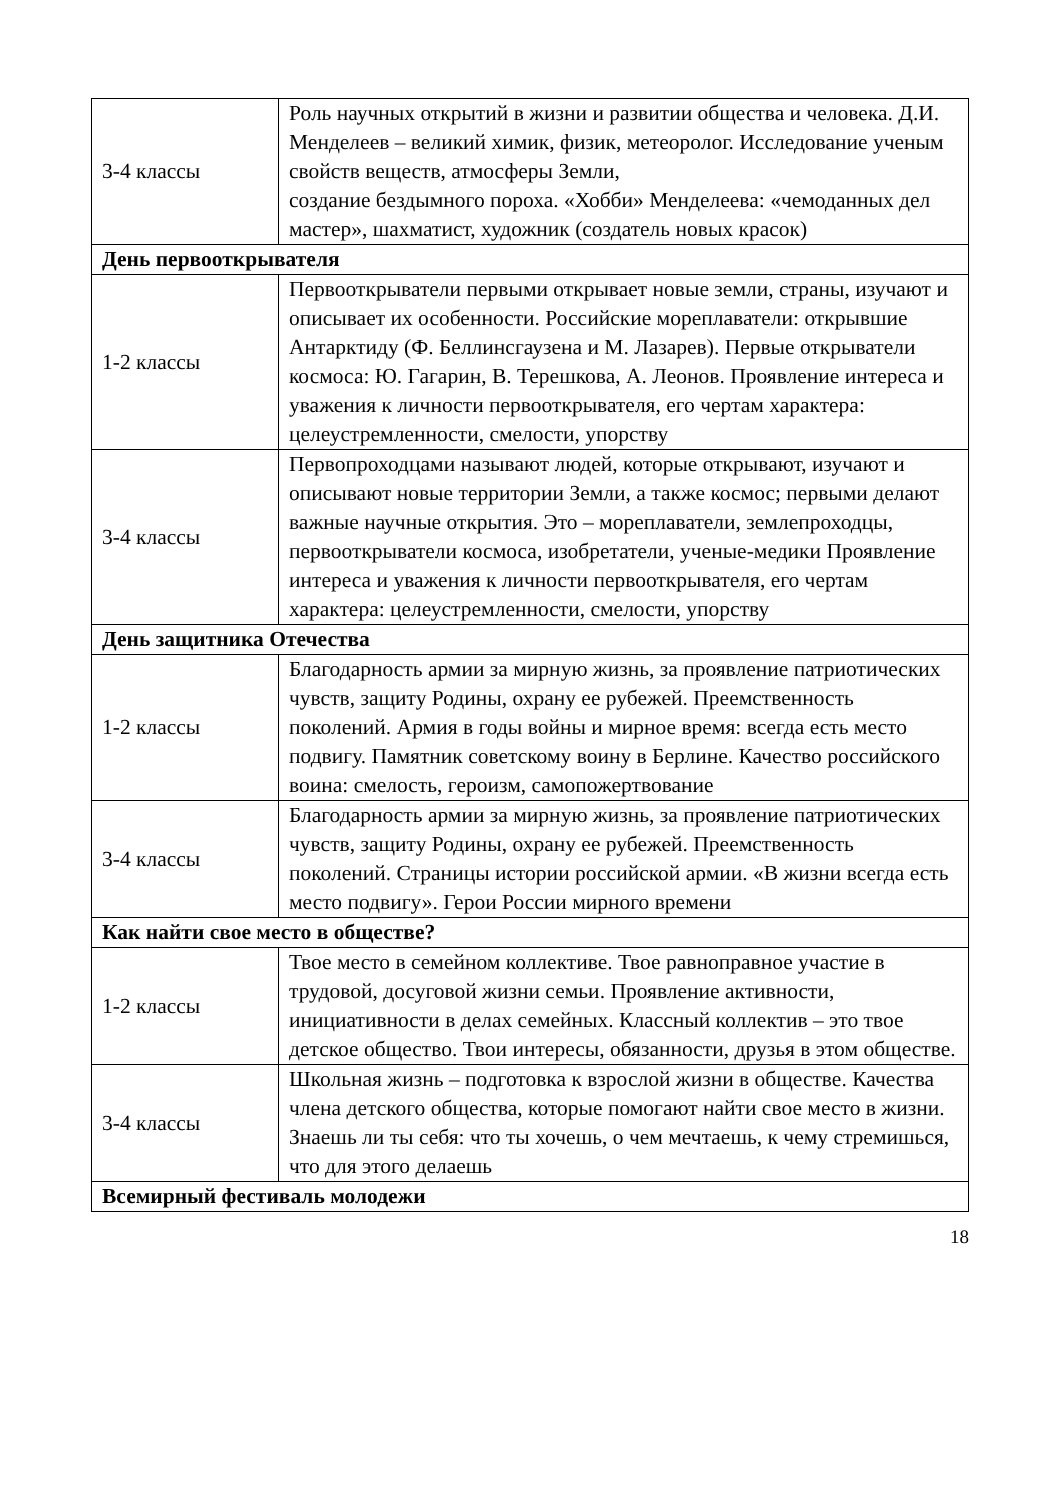| 3-4 классы | Роль научных открытий в жизни и развитии общества и человека. Д.И. Менделеев – великий химик, физик, метеоролог. Исследование ученым свойств веществ, атмосферы Земли, создание бездымного пороха. «Хобби» Менделеева: «чемоданных дел мастер», шахматист, художник (создатель новых красок) |
| День первооткрывателя | |
| 1-2 классы | Первооткрыватели первыми открывает новые земли, страны, изучают и описывает их особенности. Российские мореплаватели: открывшие Антарктиду (Ф. Беллинсгаузена и М. Лазарев). Первые открыватели космоса: Ю. Гагарин, В. Терешкова, А. Леонов. Проявление интереса и уважения к личности первооткрывателя, его чертам характера: целеустремленности, смелости, упорству |
| 3-4 классы | Первопроходцами называют людей, которые открывают, изучают и описывают новые территории Земли, а также космос; первыми делают важные научные открытия. Это – мореплаватели, землепроходцы, первооткрыватели космоса, изобретатели, ученые-медики Проявление интереса и уважения к личности первооткрывателя, его чертам характера: целеустремленности, смелости, упорству |
| День защитника Отечества | |
| 1-2 классы | Благодарность армии за мирную жизнь, за проявление патриотических чувств, защиту Родины, охрану ее рубежей. Преемственность поколений. Армия в годы войны и мирное время: всегда есть место подвигу. Памятник советскому воину в Берлине. Качество российского воина: смелость, героизм, самопожертвование |
| 3-4 классы | Благодарность армии за мирную жизнь, за проявление патриотических чувств, защиту Родины, охрану ее рубежей. Преемственность поколений. Страницы истории российской армии. «В жизни всегда есть место подвигу». Герои России мирного времени |
| Как найти свое место в обществе? | |
| 1-2 классы | Твое место в семейном коллективе. Твое равноправное участие в трудовой, досуговой жизни семьи. Проявление активности, инициативности в делах семейных. Классный коллектив – это твое детское общество. Твои интересы, обязанности, друзья в этом обществе. |
| 3-4 классы | Школьная жизнь – подготовка к взрослой жизни в обществе. Качества члена детского общества, которые помогают найти свое место в жизни. Знаешь ли ты себя: что ты хочешь, о чем мечтаешь, к чему стремишься, что для этого делаешь |
| Всемирный фестиваль молодежи | |
18